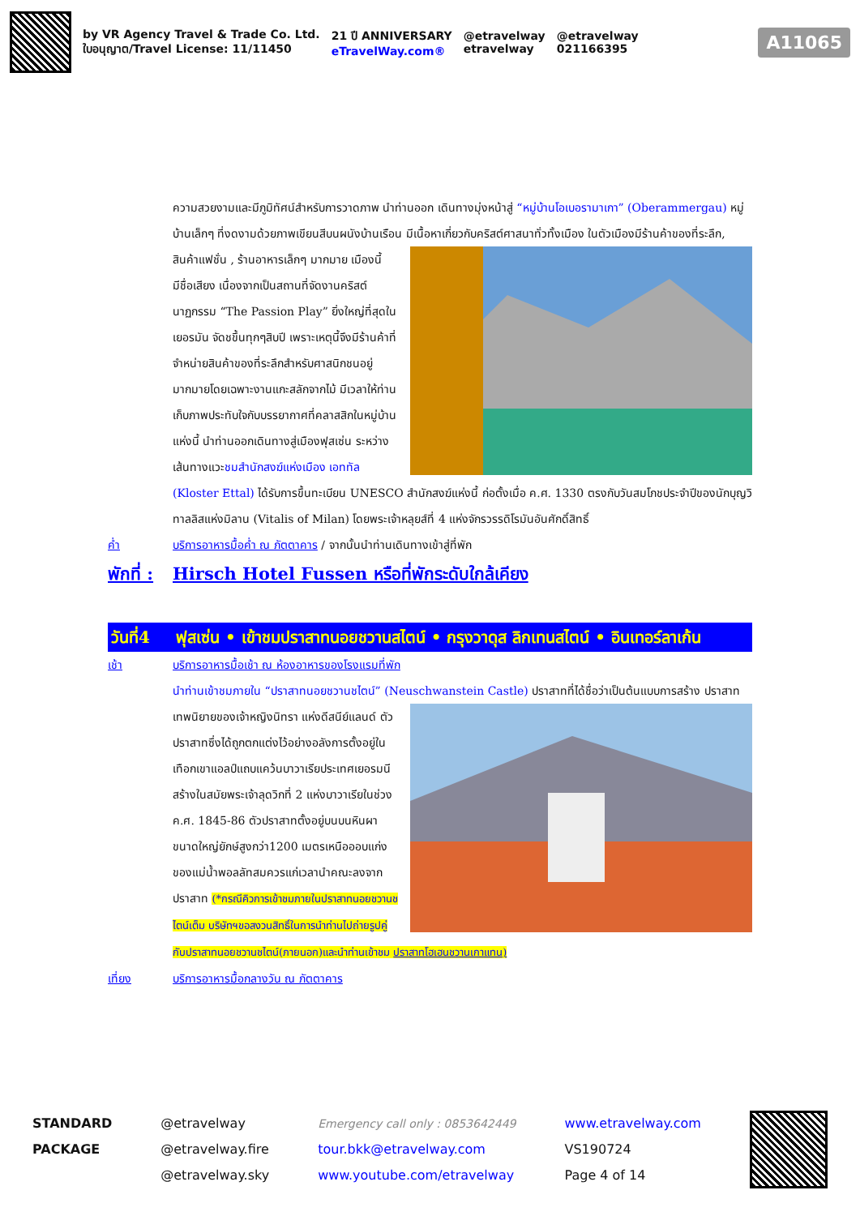by VR Agency Travel & Trade Co. Ltd.
ใบอนุญาต/Travel License: 11/11450
21 ปี ANNIVERSARY
eTravelWay.com®
@etravelway
etravelway
@etravelway
021166395
A11065
ความสวยงามและมีภูมิทัศน์สำหรับการวาดภาพ นำท่านออก เดินทางมุ่งหน้าสู่ “หมู่บ้านโอเบอรามาเกา” (Oberammergau) หมู่บ้านเล็กๆ ที่งดงามด้วยภาพเขียนสีบนผนังบ้านเรือน มีเนื้อหาเกี่ยวกับคริสต์ศาสนาทั่วทั้งเมือง ในตัวเมืองมีร้านค้าของที่ระลึก, สินค้าแฟชั่น , ร้านอาหารเล็กๆ มากมาย เมืองนี้มีชื่อเสียง เนื่องจากเป็นสถานที่จัดงานคริสต์นาฏกรรม “The Passion Play” ยิ่งใหญ่ที่สุดในเยอรมัน จัดชขึ้นทุกๆสิบปี เพราะเหตุนี้จึงมีร้านค้าที่จำหน่ายสินค้าของที่ระลึกสำหรับศาสนิกชนอยู่มากมายโดยเฉพาะงานแกะสลักจากไม้ มีเวลาให้ท่านเก็บภาพประทับใจกับบรรยากาศที่คลาสสิกในหมู่บ้านแห่งนี้ นำท่านออกเดินทางสู่เมืองฟุสเซ่น ระหว่างเส้นทางแวะชมสำนักสงฆ์แห่งเมือง เอททัล (Kloster Ettal) ได้รับการขึ้นทะเบียน UNESCO สำนักสงฆ์แห่งนี้ ก่อตั้งเมื่อ ค.ศ. 1330 ตรงกับวันสมโภชประจำปีของนักบุญวิทาลลิสแห่งมิลาน (Vitalis of Milan) โดยพระเจ้าหลุยส์ที่ 4 แห่งจักรวรรดิโรมันอันศักดิ์สิทธิ์
ค่ำ บริการอาหารมื้อค่ำ ณ ภัตตาคาร / จากนั้นนำท่านเดินทางเข้าสู่ที่พัก
พักที่ : Hirsch Hotel Fussen หรือที่พักระดับใกล้เคียง
วันที่4 ฟุสเซ่น • เข้าชมปราสาทนอยชวานสไตน์ • กรุงวาดุส ลิกเทนสไตน์ • อินเทอร์ลาเก้น
เช้า บริการอาหารมื้อเช้า ณ ห้องอาหารของโรงแรมที่พัก
นำท่านเข้าชมภายใน “ปราสาทนอยชวานชไตน์” (Neuschwanstein Castle) ปราสาทที่ได้ชื่อว่าเป็นต้นแบบการสร้าง ปราสาทเทพนิยายของเจ้าหญิงนิทรา แห่งดีสนีย์แลนด์ ตัวปราสาทซึ่งได้ถูกตกแต่งไว้อย่างอลังการตั้งอยู่ในเทือกเขาแอลป์แถบแคว้นบาวาเรียประเทศเยอรมนีสร้างในสมัยพระเจ้าลุดวิกที่ 2 แห่งบาวาเรียในช่วงค.ศ. 1845-86 ตัวปราสาทตั้งอยู่บนบนหินผาขนาดใหญ่ยักษ์สูงกว่า1200 เมตรเหนือออบแก่งของแม่น้ำพอลลัทสมควรแก่เวลานำคณะลงจากปราสาท (*กรณีคิวการเข้าชมภายในปราสาทนอยชวานชไตน์เต็ม บริษัทฯขอสงวนสิทธิ์ในการนำท่านไปถ่ายรูปคู่กับปราสาทนอยชวานชไตน์(ภายนอก)และนำท่านเข้าชม ปราสาทโฮเฮนชวานเกาแทน)
เที่ยง บริการอาหารมื้อกลางวัน ณ ภัตตาคาร
STANDARD
PACKAGE
@etravelway
@etravelway.fire
@etravelway.sky
Emergency call only : 0853642449
tour.bkk@etravelway.com
www.youtube.com/etravelway
www.etravelway.com
VS190724
Page 4 of 14